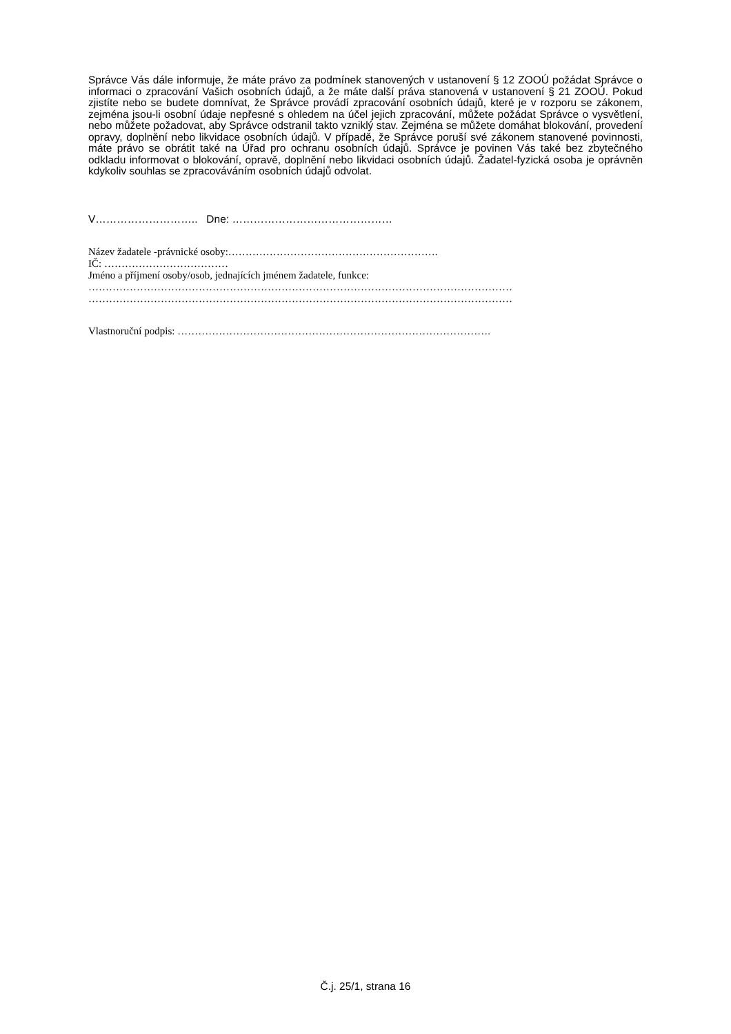Správce Vás dále informuje, že máte právo za podmínek stanovených v ustanovení § 12 ZOOÚ požádat Správce o informaci o zpracování Vašich osobních údajů, a že máte další práva stanovená v ustanovení § 21 ZOOÚ. Pokud zjistíte nebo se budete domnívat, že Správce provádí zpracování osobních údajů, které je v rozporu se zákonem, zejména jsou-li osobní údaje nepřesné s ohledem na účel jejich zpracování, můžete požádat Správce o vysvětlení, nebo můžete požadovat, aby Správce odstranil takto vzniklý stav. Zejména se můžete domáhat blokování, provedení opravy, doplnění nebo likvidace osobních údajů. V případě, že Správce poruší své zákonem stanovené povinnosti, máte právo se obrátit také na Úřad pro ochranu osobních údajů. Správce je povinen Vás také bez zbytečného odkladu informovat o blokování, opravě, doplnění nebo likvidaci osobních údajů. Žadatel-fyzická osoba je oprávněn kdykoliv souhlas se zpracováváním osobních údajů odvolat.
V……………………….. Dne: ………………………………………
Název žadatele -právnické osoby:…………………………………………………….
IČ: ………………………………
Jméno a příjmení osoby/osob, jednajících jménem žadatele, funkce:
……………………………………………………………………………………………………………
……………………………………………………………………………………………………………
Vlastnoruční podpis: ……………………………………………………………………………….
Č.j. 25/1, strana 16